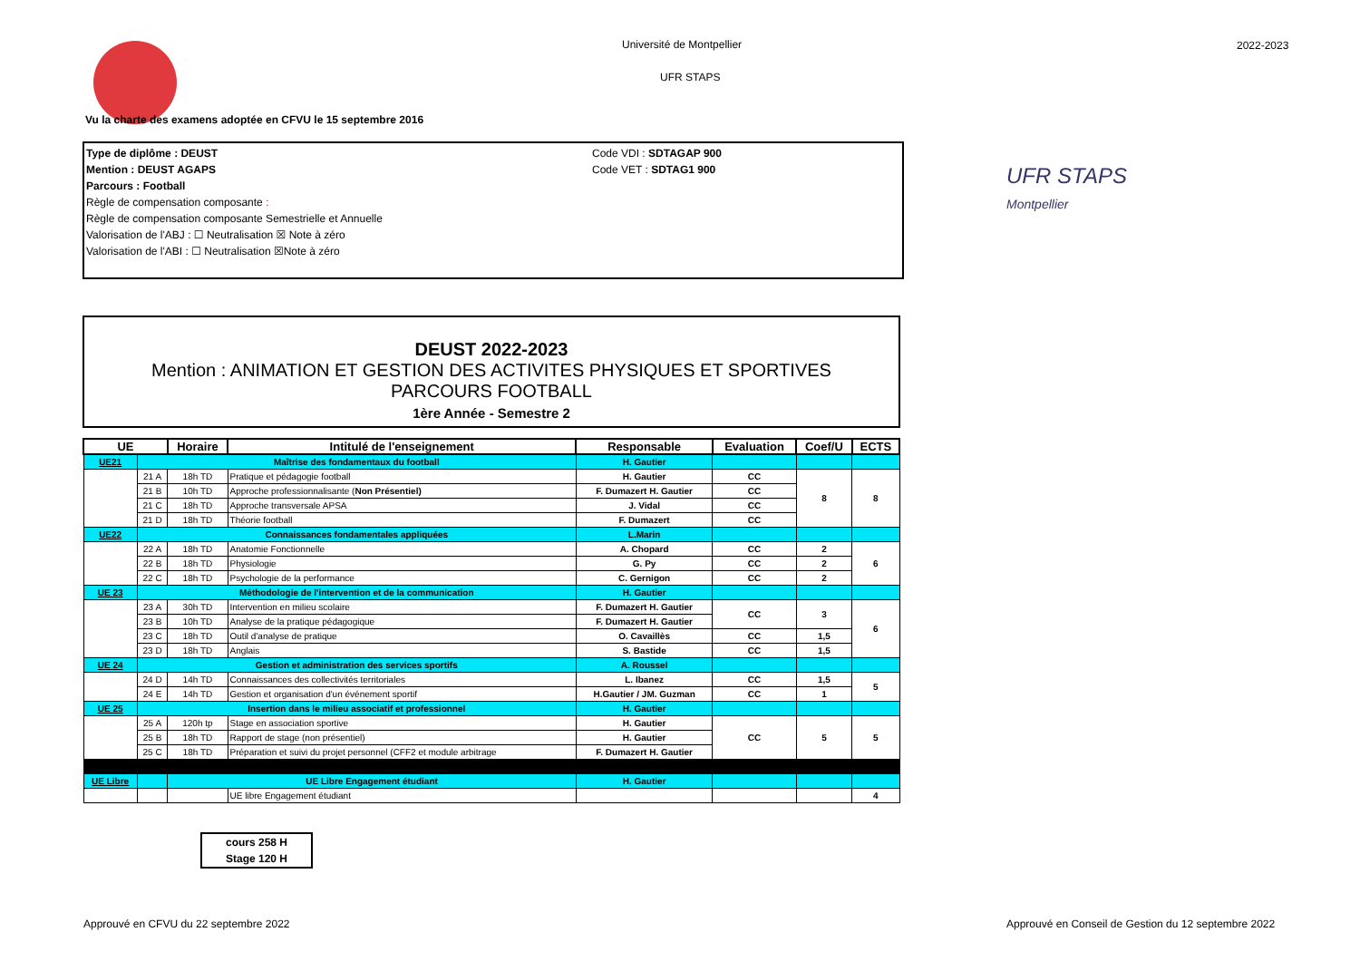Université de Montpellier 2022-2023
UFR STAPS
Vu la charte des examens adoptée en CFVU le 15 septembre 2016
UFR STAPS
Montpellier
Code VDI : SDTAGAP 900
Code VET : SDTAG1 900
Type de diplôme : DEUST
Mention : DEUST AGAPS
Parcours : Football
Règle de compensation composante :
Règle de compensation composante Semestrielle et Annuelle
Valorisation de l'ABJ : ☐ Neutralisation ☒ Note à zéro
Valorisation de l'ABI : ☐ Neutralisation ☒Note à zéro
DEUST 2022-2023
Mention : ANIMATION ET GESTION DES ACTIVITES PHYSIQUES ET SPORTIVES
PARCOURS FOOTBALL
1ère Année - Semestre 2
| UE | | Horaire | Intitulé de l'enseignement | Responsable | Evaluation | Coef/U | ECTS |
| --- | --- | --- | --- | --- | --- | --- | --- |
| UE21 | Maîtrise des fondamentaux du football | | | H. Gautier | | | |
| | 21 A | 18h TD | Pratique et pédagogie football | H. Gautier | CC | 8 | 8 |
| | 21 B | 10h TD | Approche professionnalisante ( Non Présentiel) | F. Dumazert H. Gautier | CC | | |
| | 21 C | 18h TD | Approche transversale APSA | J. Vidal | CC | | |
| | 21 D | 18h TD | Théorie football | F. Dumazert | CC | | |
| UE22 | Connaissances fondamentales appliquées | | | L.Marin | | | |
| | 22 A | 18h TD | Anatomie Fonctionnelle | A. Chopard | CC | 2 | 6 |
| | 22 B | 18h TD | Physiologie | G. Py | CC | 2 | |
| | 22 C | 18h TD | Psychologie de la performance | C. Gernigon | CC | 2 | |
| UE 23 | Méthodologie de l'intervention et de la communication | | | H. Gautier | | | |
| | 23 A | 30h TD | Intervention en milieu scolaire | F. Dumazert H. Gautier | CC | 3 | 6 |
| | 23 B | 10h TD | Analyse de la pratique pédagogique | F. Dumazert H. Gautier | | | |
| | 23 C | 18h TD | Outil d'analyse de pratique | O. Cavaillès | CC | 1,5 | |
| | 23 D | 18h TD | Anglais | S. Bastide | CC | 1,5 | |
| UE 24 | Gestion et administration des services sportifs | | | A. Roussel | | | |
| | 24 D | 14h TD | Connaissances des collectivités territoriales | L. Ibanez | CC | 1,5 | 5 |
| | 24 E | 14h TD | Gestion et organisation d'un événement sportif | H.Gautier / JM. Guzman | CC | 1 | |
| UE 25 | Insertion dans le milieu associatif et professionnel | | | H. Gautier | | | |
| | 25 A | 120h tp | Stage en association sportive | H. Gautier | CC | 5 | 5 |
| | 25 B | 18h TD | Rapport de stage (non présentiel) | H. Gautier | | | |
| | 25 C | 18h TD | Préparation et suivi du projet personnel (CFF2 et module arbitrage | F. Dumazert H. Gautier | | | |
| UE Libre | | UE Libre Engagement étudiant | | H. Gautier | | | |
| | | | UE libre Engagement étudiant | | | | 4 |
cours 258 H
Stage 120 H
Approuvé en CFVU du 22 septembre 2022
Approuvé en Conseil de Gestion du 12 septembre 2022